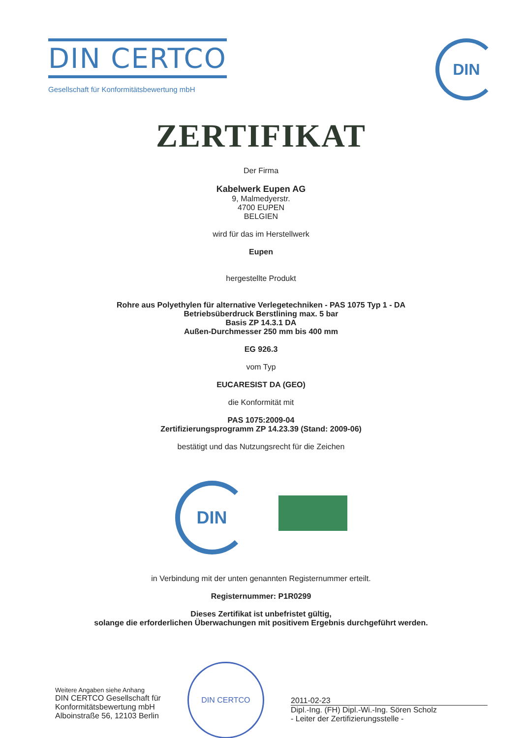DIN CERTCO
Gesellschaft für Konformitätsbewertung mbH
DIN
ZERTIFIKAT
Der Firma
Kabelwerk Eupen AG
9, Malmedyerstr.
4700 EUPEN
BELGIEN
wird für das im Herstellwerk
Eupen
hergestellte Produkt
Rohre aus Polyethylen für alternative Verlegetechniken - PAS 1075 Typ 1 - DA
Betriebsüberdruck Berstlining max. 5 bar
Basis ZP 14.3.1 DA
Außen-Durchmesser 250 mm bis 400 mm
EG 926.3
vom Typ
EUCARESIST DA (GEO)
die Konformität mit
PAS 1075:2009-04
Zertifizierungsprogramm ZP 14.23.39 (Stand: 2009-06)
bestätigt und das Nutzungsrecht für die Zeichen
DIN
in Verbindung mit der unten genannten Registernummer erteilt.
Registernummer: P1R0299
Dieses Zertifikat ist unbefristet gültig,
solange die erforderlichen Überwachungen mit positivem Ergebnis durchgeführt werden.
Weitere Angaben siehe Anhang
DIN CERTCO Gesellschaft für
Konformitätsbewertung mbH
Alboinstraße 56, 12103 Berlin
DIN CERTCO
2011-02-23
Dipl.-Ing. (FH) Dipl.-Wi.-Ing. Sören Scholz
- Leiter der Zertifizierungsstelle -